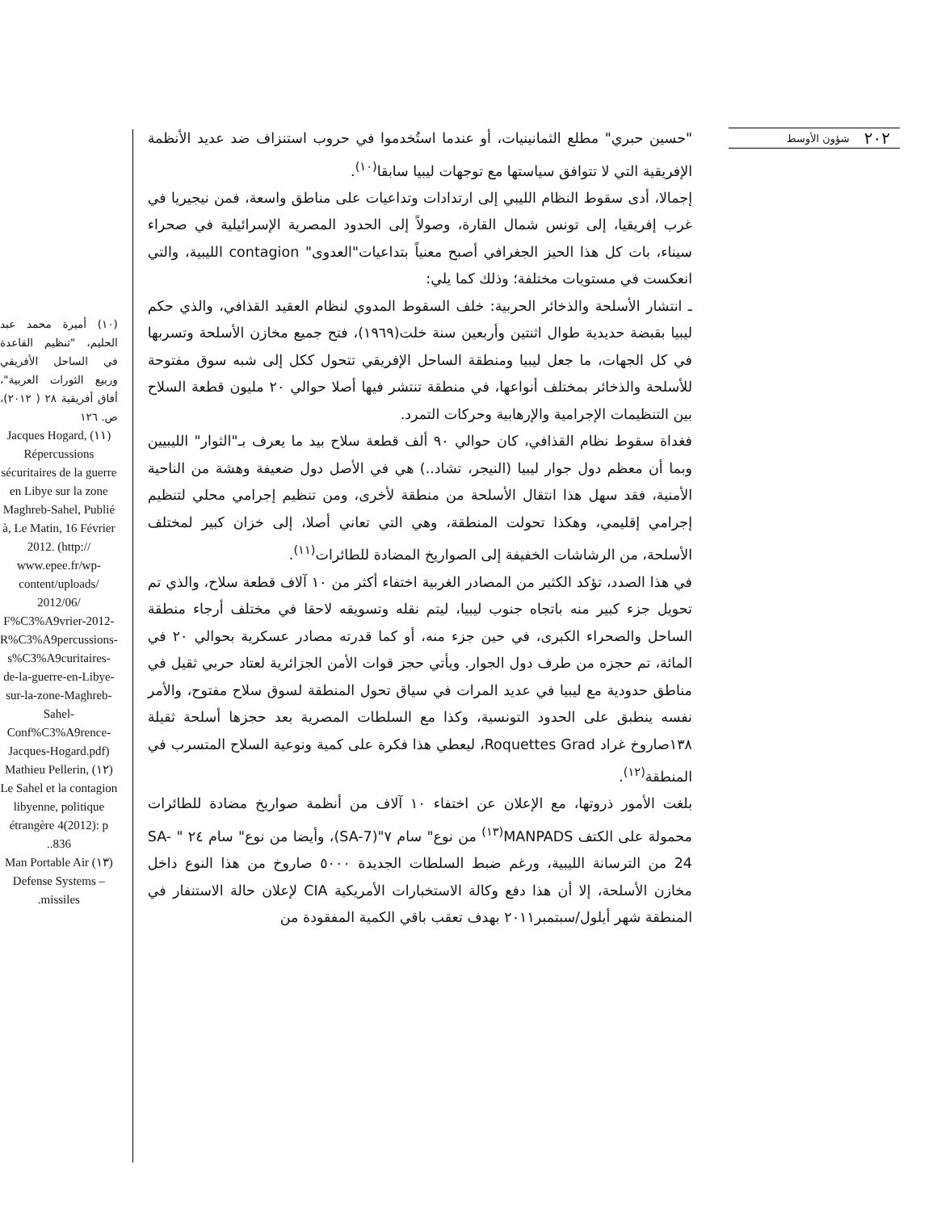٢٠٢ شؤون الأوسط
"حسين حبري" مطلع الثمانينيات، أو عندما استُخدموا في حروب استنزاف ضد عديد الأنظمة الإفريقية التي لا تتوافق سياستها مع توجهات ليبيا سابقا<sup>(١٠)</sup>.
إجمالا، أدى سقوط النظام الليبي إلى ارتدادات وتداعيات على مناطق واسعة، فمن نيجيريا في غرب إفريقيا، إلى تونس شمال القارة، وصولاً إلى الحدود المصرية الإسرائيلية في صحراء سيناء، بات كل هذا الحيز الجغرافي أصبح معنياً بتداعيات"العدوى" contagion الليبية، والتي انعكست في مستويات مختلفة؛ وذلك كما يلي:
ـ انتشار الأسلحة والذخائر الحربية: خلف السقوط المدوي لنظام العقيد القذافي، والذي حكم ليبيا بقبضة حديدية طوال اثنتين وأربعين سنة خلت(١٩٦٩)، فتح جميع مخازن الأسلحة وتسربها في كل الجهات، ما جعل ليبيا ومنطقة الساحل الإفريقي تتحول ككل إلى شبه سوق مفتوحة للأسلحة والذخائر بمختلف أنواعها، في منطقة تنتشر فيها أصلا حوالي ٢٠ مليون قطعة السلاح بين التنظيمات الإجرامية والإرهابية وحركات التمرد.
فغداة سقوط نظام القذافي، كان حوالي ٩٠ ألف قطعة سلاح بيد ما يعرف بـ"الثوار" الليبيين وبما أن معظم دول جوار ليبيا (النيجر، تشاد..) هي في الأصل دول ضعيفة وهشة من الناحية الأمنية، فقد سهل هذا انتقال الأسلحة من منطقة لأخرى، ومن تنظيم إجرامي محلي لتنظيم إجرامي إقليمي، وهكذا تحولت المنطقة، وهي التي تعاني أصلا، إلى خزان كبير لمختلف الأسلحة، من الرشاشات الخفيفة إلى الصواريخ المضادة للطائرات<sup>(١١)</sup>.
في هذا الصدد، تؤكد الكثير من المصادر الغربية اختفاء أكثر من ١٠ آلاف قطعة سلاح، والذي تم تحويل جزء كبير منه باتجاه جنوب ليبيا، ليتم نقله وتسويقه لاحقا في مختلف أرجاء منطقة الساحل والصحراء الكبرى، في حين جزء منه، أو كما قدرته مصادر عسكرية بحوالي ٢٠ في المائة، تم حجزه من طرف دول الجوار. ويأتي حجز قوات الأمن الجزائرية لعتاد حربي ثقيل في مناطق حدودية مع ليبيا في عديد المرات في سياق تحول المنطقة لسوق سلاح مفتوح، والأمر نفسه ينطبق على الحدود التونسية، وكذا مع السلطات المصرية بعد حجزها أسلحة ثقيلة ١٣٨صاروخ غراد Roquettes Grad، ليعطي هذا فكرة على كمية ونوعية السلاح المتسرب في المنطقة<sup>(١٢)</sup>.
بلغت الأمور ذروتها، مع الإعلان عن اختفاء ١٠ آلاف من أنظمة صواريخ مضادة للطائرات محمولة على الكتف MANPADS<sup>(١٣)</sup> من نوع" سام ٧"(SA-7)، وأيضا من نوع" سام ٢٤ " SA-24 من الترسانة الليبية، ورغم ضبط السلطات الجديدة ٥٠٠٠ صاروخ من هذا النوع داخل مخازن الأسلحة، إلا أن هذا دفع وكالة الاستخبارات الأمريكية CIA لإعلان حالة الاستنفار في المنطقة شهر أيلول/سبتمبر٢٠١١ بهدف تعقب باقي الكمية المفقودة من
(١٠) أميرة محمد عبد الحليم، "تنظيم القاعدة في الساحل الأفريقي وربيع الثورات العربية"، أفاق أفريقية ٢٨ ( ٢٠١٢)، ص. ١٢٦
(١١) Jacques Hogard, Répercussions sécuritaires de la guerre en Libye sur la zone Maghreb-Sahel, Publié à, Le Matin, 16 Février 2012. (http:// www.epee.fr/wp-content/uploads/ 2012/06/ F%C3%A9vrier-2012-R%C3%A9percussions-s%C3%A9curitaires-de-la-guerre-en-Libye-sur-la-zone-Maghreb-Sahel-Conf%C3%A9rence-Jacques-Hogard.pdf)
(١٢) Mathieu Pellerin, Le Sahel et la contagion libyenne, politique étrangère 4(2012): p .836.
(١٣) Man Portable Air Defense Systems – missiles.